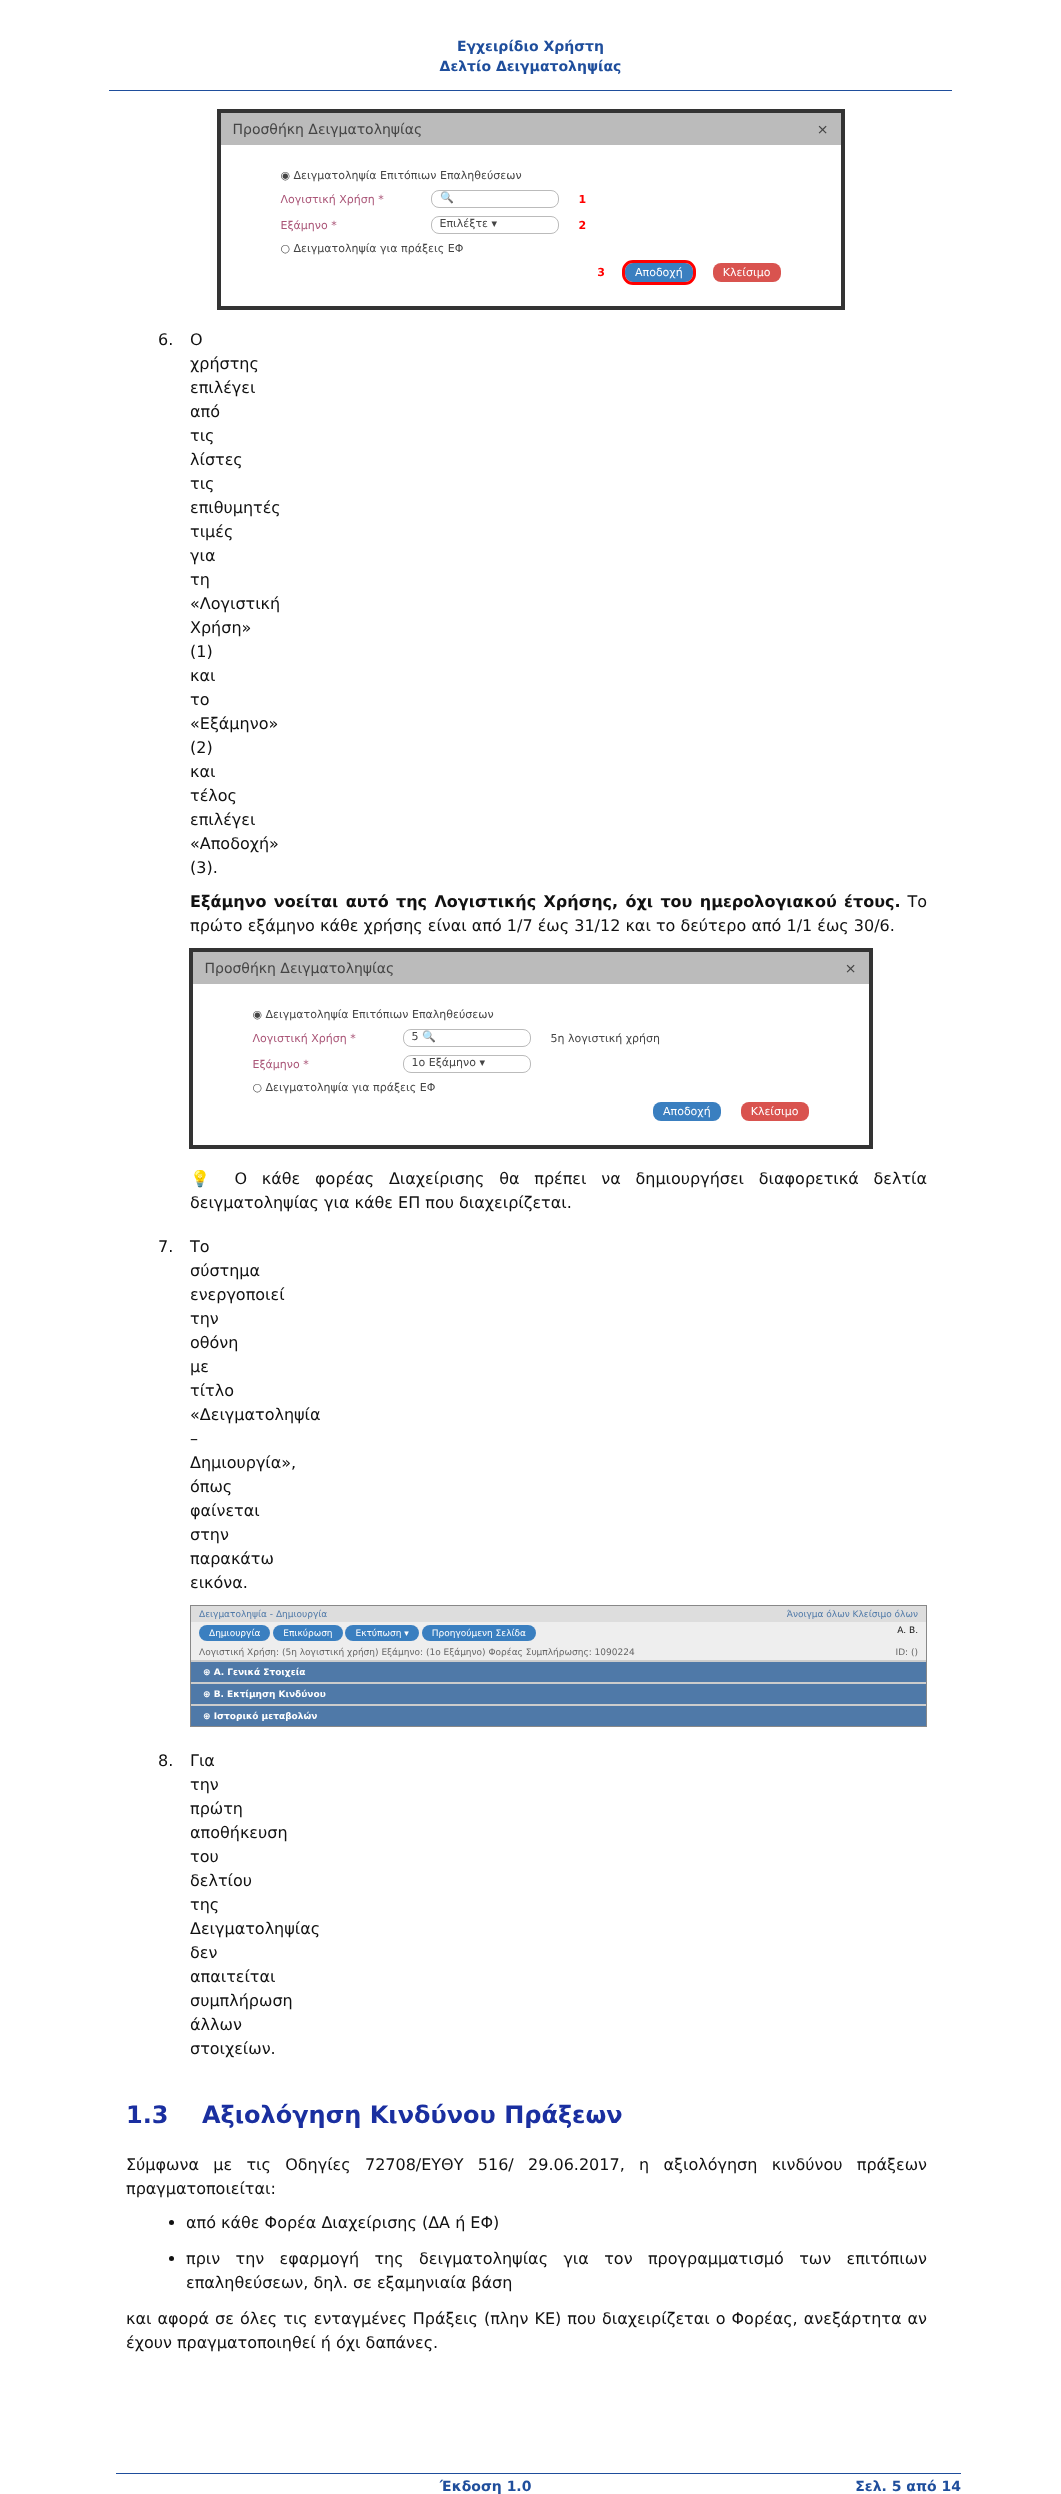Εγχειρίδιο Χρήστη
Δελτίο Δειγματοληψίας
Προσθήκη Δειγματοληψίας ×
◉ Δειγματοληψία Επιτόπιων Επαληθεύσεων
Λογιστική Χρήση * 🔍 1
Εξάμηνο * Επιλέξτε ▾ 2
○ Δειγματοληψία για πράξεις ΕΦ
3 Αποδοχή Κλείσιμο
6. Ο χρήστης επιλέγει από τις λίστες τις επιθυμητές τιμές για τη «Λογιστική Χρήση» (1) και το «Εξάμηνο» (2) και τέλος επιλέγει «Αποδοχή» (3).
Εξάμηνο νοείται αυτό της Λογιστικής Χρήσης, όχι του ημερολογιακού έτους. Το πρώτο εξάμηνο κάθε χρήσης είναι από 1/7 έως 31/12 και το δεύτερο από 1/1 έως 30/6.
Προσθήκη Δειγματοληψίας ×
◉ Δειγματοληψία Επιτόπιων Επαληθεύσεων
Λογιστική Χρήση * 5 🔍 5η λογιστική χρήση
Εξάμηνο * 1ο Εξάμηνο ▾
○ Δειγματοληψία για πράξεις ΕΦ
Αποδοχή Κλείσιμο
💡 Ο κάθε φορέας Διαχείρισης θα πρέπει να δημιουργήσει διαφορετικά δελτία δειγματοληψίας για κάθε ΕΠ που διαχειρίζεται.
7. Το σύστημα ενεργοποιεί την οθόνη με τίτλο «Δειγματοληψία – Δημιουργία», όπως φαίνεται στην παρακάτω εικόνα.
Δειγματοληψία - Δημιουργία Άνοιγμα όλων Κλείσιμο όλων
Δημιουργία Επικύρωση Εκτύπωση ▾ Προηγούμενη Σελίδα A. B.
Λογιστική Χρήση: (5η λογιστική χρήση) Εξάμηνο: (1ο Εξάμηνο) Φορέας Συμπλήρωσης: 1090224 ID: ()
⊕ Α. Γενικά Στοιχεία
⊕ Β. Εκτίμηση Κινδύνου
⊕ Ιστορικό μεταβολών
8. Για την πρώτη αποθήκευση του δελτίου της Δειγματοληψίας δεν απαιτείται συμπλήρωση άλλων στοιχείων.
1.3 Αξιολόγηση Κινδύνου Πράξεων
Σύμφωνα με τις Οδηγίες 72708/ΕΥΘΥ 516/ 29.06.2017, η αξιολόγηση κινδύνου πράξεων πραγματοποιείται:
από κάθε Φορέα Διαχείρισης (ΔΑ ή ΕΦ)
πριν την εφαρμογή της δειγματοληψίας για τον προγραμματισμό των επιτόπιων επαληθεύσεων, δηλ. σε εξαμηνιαία βάση
και αφορά σε όλες τις ενταγμένες Πράξεις (πλην ΚΕ) που διαχειρίζεται ο Φορέας, ανεξάρτητα αν έχουν πραγματοποιηθεί ή όχι δαπάνες.
Έκδοση 1.0 Σελ. 5 από 14